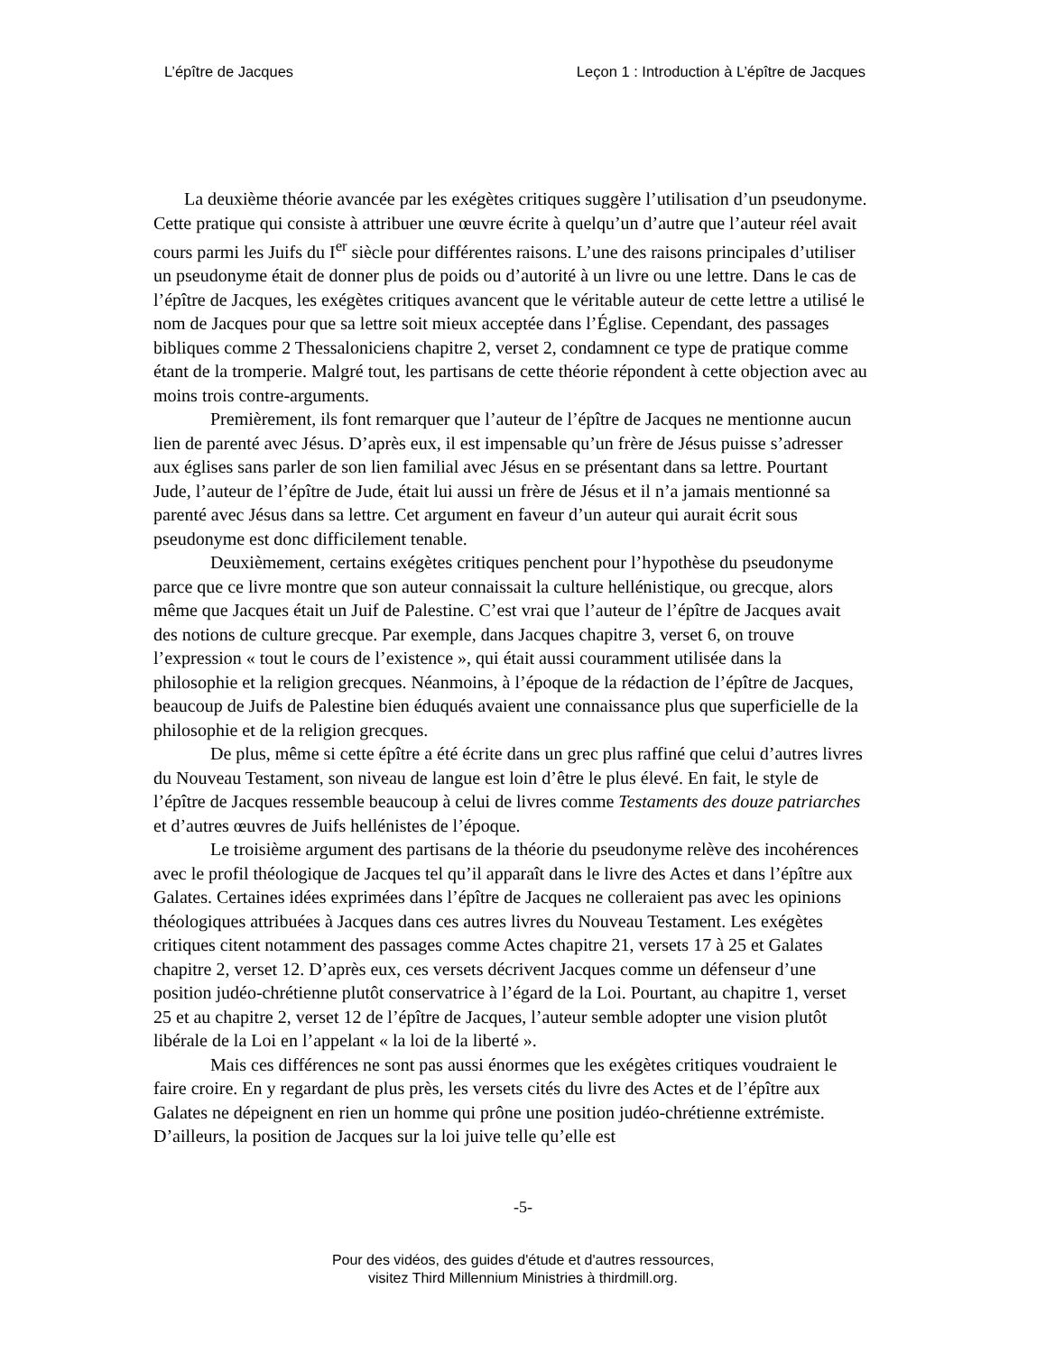L’épître de Jacques Leçon 1 : Introduction à L’épître de Jacques
La deuxième théorie avancée par les exégètes critiques suggère l’utilisation d’un pseudonyme. Cette pratique qui consiste à attribuer une œuvre écrite à quelqu’un d’autre que l’auteur réel avait cours parmi les Juifs du I<sup>er</sup> siècle pour différentes raisons. L’une des raisons principales d’utiliser un pseudonyme était de donner plus de poids ou d’autorité à un livre ou une lettre. Dans le cas de l’épître de Jacques, les exégètes critiques avancent que le véritable auteur de cette lettre a utilisé le nom de Jacques pour que sa lettre soit mieux acceptée dans l’Église. Cependant, des passages bibliques comme 2 Thessaloniciens chapitre 2, verset 2, condamnent ce type de pratique comme étant de la tromperie. Malgré tout, les partisans de cette théorie répondent à cette objection avec au moins trois contre-arguments.
Premièrement, ils font remarquer que l’auteur de l’épître de Jacques ne mentionne aucun lien de parenté avec Jésus. D’après eux, il est impensable qu’un frère de Jésus puisse s’adresser aux églises sans parler de son lien familial avec Jésus en se présentant dans sa lettre. Pourtant Jude, l’auteur de l’épître de Jude, était lui aussi un frère de Jésus et il n’a jamais mentionné sa parenté avec Jésus dans sa lettre. Cet argument en faveur d’un auteur qui aurait écrit sous pseudonyme est donc difficilement tenable.
Deuxièmement, certains exégètes critiques penchent pour l’hypothèse du pseudonyme parce que ce livre montre que son auteur connaissait la culture hellénistique, ou grecque, alors même que Jacques était un Juif de Palestine. C’est vrai que l’auteur de l’épître de Jacques avait des notions de culture grecque. Par exemple, dans Jacques chapitre 3, verset 6, on trouve l’expression « tout le cours de l’existence », qui était aussi couramment utilisée dans la philosophie et la religion grecques. Néanmoins, à l’époque de la rédaction de l’épître de Jacques, beaucoup de Juifs de Palestine bien éduqués avaient une connaissance plus que superficielle de la philosophie et de la religion grecques.
De plus, même si cette épître a été écrite dans un grec plus raffiné que celui d’autres livres du Nouveau Testament, son niveau de langue est loin d’être le plus élevé. En fait, le style de l’épître de Jacques ressemble beaucoup à celui de livres comme Testaments des douze patriarches et d’autres œuvres de Juifs hellénistes de l’époque.
Le troisième argument des partisans de la théorie du pseudonyme relève des incohérences avec le profil théologique de Jacques tel qu’il apparaît dans le livre des Actes et dans l’épître aux Galates. Certaines idées exprimées dans l’épître de Jacques ne colleraient pas avec les opinions théologiques attribuées à Jacques dans ces autres livres du Nouveau Testament. Les exégètes critiques citent notamment des passages comme Actes chapitre 21, versets 17 à 25 et Galates chapitre 2, verset 12. D’après eux, ces versets décrivent Jacques comme un défenseur d’une position judéo-chrétienne plutôt conservatrice à l’égard de la Loi. Pourtant, au chapitre 1, verset 25 et au chapitre 2, verset 12 de l’épître de Jacques, l’auteur semble adopter une vision plutôt libérale de la Loi en l’appelant « la loi de la liberté ».
Mais ces différences ne sont pas aussi énormes que les exégètes critiques voudraient le faire croire. En y regardant de plus près, les versets cités du livre des Actes et de l’épître aux Galates ne dépeignent en rien un homme qui prône une position judéo-chrétienne extrémiste. D’ailleurs, la position de Jacques sur la loi juive telle qu’elle est
-5-
Pour des vidéos, des guides d'étude et d'autres ressources,
visitez Third Millennium Ministries à thirdmill.org.